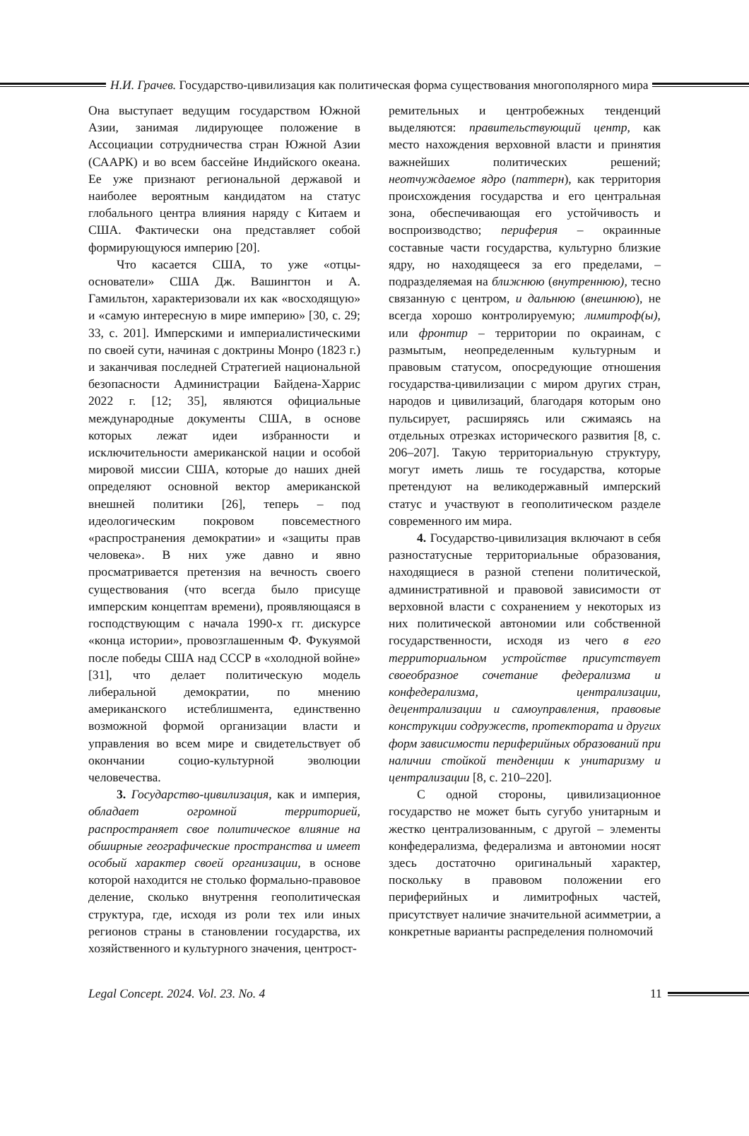Н.И. Грачев. Государство-цивилизация как политическая форма существования многополярного мира
Она выступает ведущим государством Южной Азии, занимая лидирующее положение в Ассоциации сотрудничества стран Южной Азии (СААРК) и во всем бассейне Индийского океана. Ее уже признают региональной державой и наиболее вероятным кандидатом на статус глобального центра влияния наряду с Китаем и США. Фактически она представляет собой формирующуюся империю [20].
Что касается США, то уже «отцы-основатели» США Дж. Вашингтон и А. Гамильтон, характеризовали их как «восходящую» и «самую интересную в мире империю» [30, с. 29; 33, с. 201]. Имперскими и империалистическими по своей сути, начиная с доктрины Монро (1823 г.) и заканчивая последней Стратегией национальной безопасности Администрации Байдена-Харрис 2022 г. [12; 35], являются официальные международные документы США, в основе которых лежат идеи избранности и исключительности американской нации и особой мировой миссии США, которые до наших дней определяют основной вектор американской внешней политики [26], теперь – под идеологическим покровом повсеместного «распространения демократии» и «защиты прав человека». В них уже давно и явно просматривается претензия на вечность своего существования (что всегда было присуще имперским концептам времени), проявляющаяся в господствующим с начала 1990-х гг. дискурсе «конца истории», провозглашенным Ф. Фукуямой после победы США над СССР в «холодной войне» [31], что делает политическую модель либеральной демократии, по мнению американского истеблишмента, единственно возможной формой организации власти и управления во всем мире и свидетельствует об окончании социо-культурной эволюции человечества.
3. Государство-цивилизация, как и империя, обладает огромной территорией, распространяет свое политическое влияние на обширные географические пространства и имеет особый характер своей организации, в основе которой находится не столько формально-правовое деление, сколько внутрення геополитическая структура, где, исходя из роли тех или иных регионов страны в становлении государства, их хозяйственного и культурного значения, центрост-
ремительных и центробежных тенденций выделяются: правительствующий центр, как место нахождения верховной власти и принятия важнейших политических решений; неотчуждаемое ядро (паттерн), как территория происхождения государства и его центральная зона, обеспечивающая его устойчивость и воспроизводство; периферия – окраинные составные части государства, культурно близкие ядру, но находящееся за его пределами, – подразделяемая на ближнюю (внутреннюю), тесно связанную с центром, и дальнюю (внешнюю), не всегда хорошо контролируемую; лимитроф(ы), или фронтир – территории по окраинам, с размытым, неопределенным культурным и правовым статусом, опосредующие отношения государства-цивилизации с миром других стран, народов и цивилизаций, благодаря которым оно пульсирует, расширяясь или сжимаясь на отдельных отрезках исторического развития [8, с. 206–207]. Такую территориальную структуру, могут иметь лишь те государства, которые претендуют на великодержавный имперский статус и участвуют в геополитическом разделе современного им мира.
4. Государство-цивилизация включают в себя разностатусные территориальные образования, находящиеся в разной степени политической, административной и правовой зависимости от верховной власти с сохранением у некоторых из них политической автономии или собственной государственности, исходя из чего в его территориальном устройстве присутствует своеобразное сочетание федерализма и конфедерализма, централизации, децентрализации и самоуправления, правовые конструкции содружеств, протектората и других форм зависимости периферийных образований при наличии стойкой тенденции к унитаризму и централизации [8, с. 210–220].
С одной стороны, цивилизационное государство не может быть сугубо унитарным и жестко централизованным, с другой – элементы конфедерализма, федерализма и автономии носят здесь достаточно оригинальный характер, поскольку в правовом положении его периферийных и лимитрофных частей, присутствует наличие значительной асимметрии, а конкретные варианты распределения полномочий
Legal Concept. 2024. Vol. 23. No. 4 11